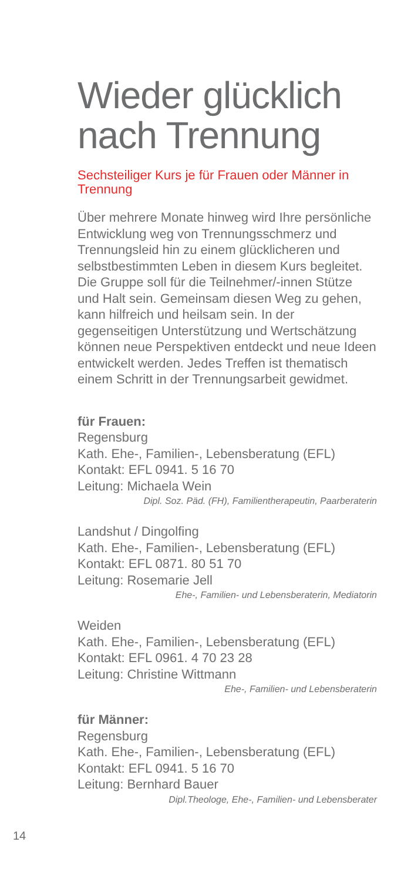Wieder glücklich nach Trennung
Sechsteiliger Kurs je für Frauen oder Männer in Trennung
Über mehrere Monate hinweg wird Ihre persönliche Entwicklung weg von Trennungsschmerz und Trennungsleid hin zu einem glücklicheren und selbstbestimmten Leben in diesem Kurs begleitet. Die Gruppe soll für die Teilnehmer/-innen Stütze und Halt sein. Gemeinsam diesen Weg zu gehen, kann hilfreich und heilsam sein. In der gegenseitigen Unterstützung und Wertschätzung können neue Perspektiven entdeckt und neue Ideen entwickelt werden. Jedes Treffen ist thematisch einem Schritt in der Trennungsarbeit gewidmet.
für Frauen:
Regensburg
Kath. Ehe-, Familien-, Lebensberatung (EFL)
Kontakt: EFL 0941. 5 16 70
Leitung: Michaela Wein
Dipl. Soz. Päd. (FH), Familientherapeutin, Paarberaterin
Landshut / Dingolfing
Kath. Ehe-, Familien-, Lebensberatung (EFL)
Kontakt: EFL 0871. 80 51 70
Leitung: Rosemarie Jell
Ehe-, Familien- und Lebensberaterin, Mediatorin
Weiden
Kath. Ehe-, Familien-, Lebensberatung (EFL)
Kontakt: EFL 0961. 4 70 23 28
Leitung: Christine Wittmann
Ehe-, Familien- und Lebensberaterin
für Männer:
Regensburg
Kath. Ehe-, Familien-, Lebensberatung (EFL)
Kontakt: EFL 0941. 5 16 70
Leitung: Bernhard Bauer
Dipl.Theologe, Ehe-, Familien- und Lebensberater
14